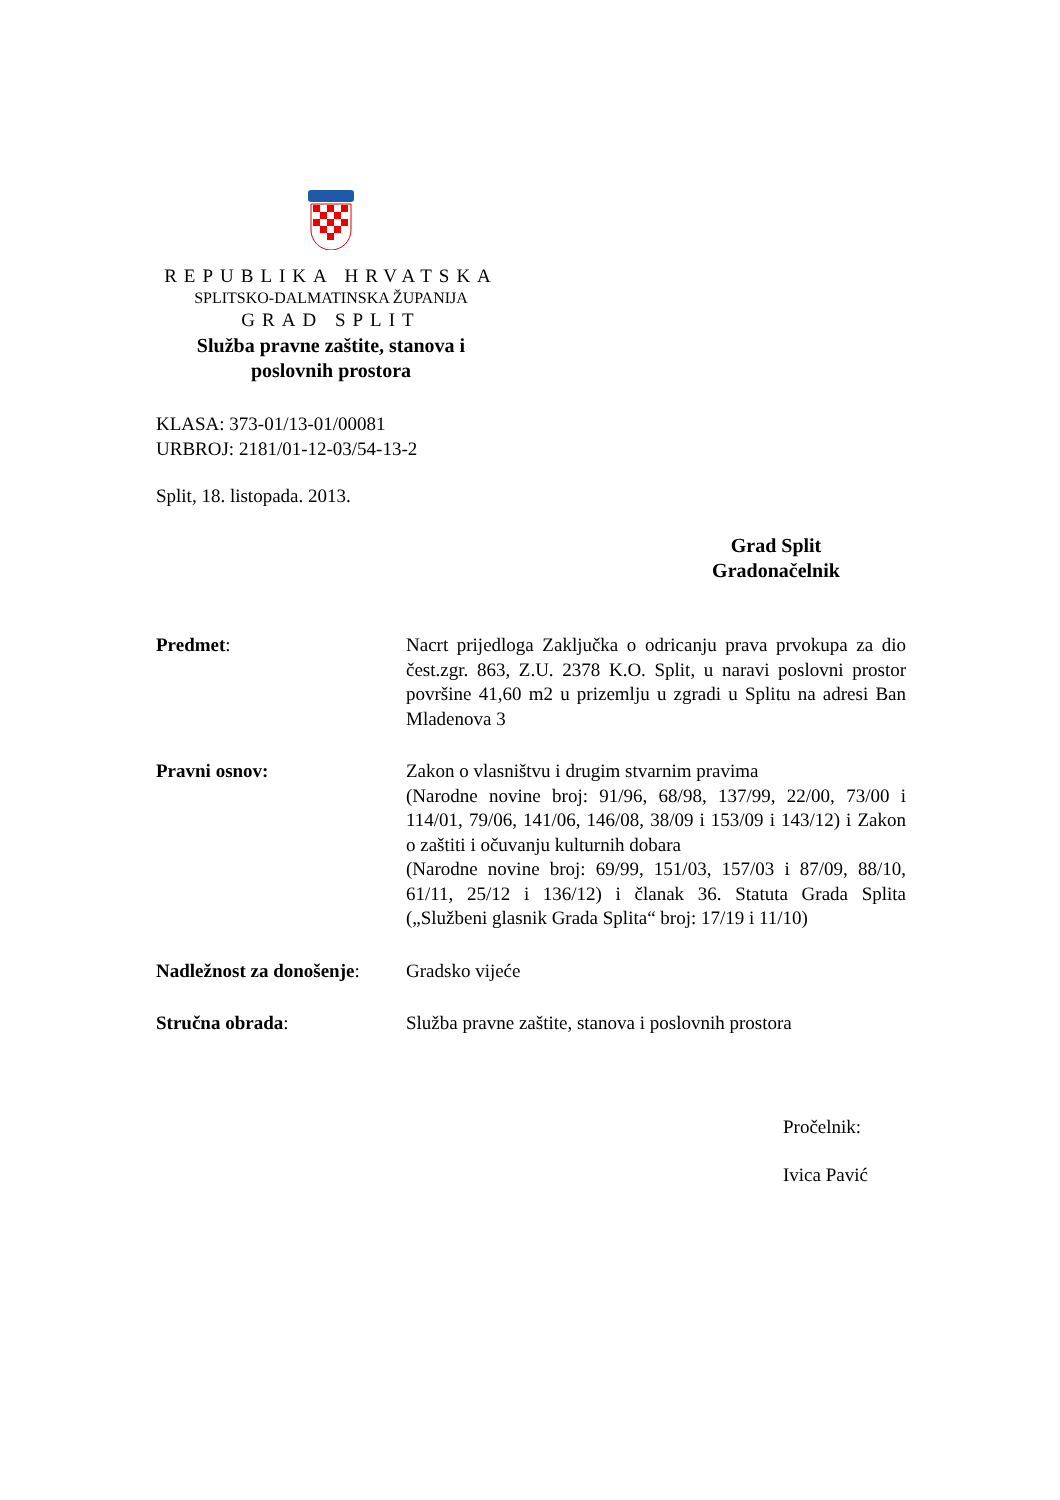REPUBLIKA HRVATSKA
SPLITSKO-DALMATINSKA ŽUPANIJA
GRAD SPLIT
Služba pravne zaštite, stanova i
poslovnih prostora
KLASA: 373-01/13-01/00081
URBROJ: 2181/01-12-03/54-13-2
Split, 18. listopada. 2013.
Grad Split
Gradonačelnik
Predmet: Nacrt prijedloga Zaključka o odricanju prava prvokupa za dio čest.zgr. 863, Z.U. 2378 K.O. Split, u naravi poslovni prostor površine 41,60 m2 u prizemlju u zgradi u Splitu na adresi Ban Mladenova 3
Pravni osnov: Zakon o vlasništvu i drugim stvarnim pravima
(Narodne novine broj: 91/96, 68/98, 137/99, 22/00, 73/00 i 114/01, 79/06, 141/06, 146/08, 38/09 i 153/09 i 143/12) i Zakon o zaštiti i očuvanju kulturnih dobara
(Narodne novine broj: 69/99, 151/03, 157/03 i 87/09, 88/10, 61/11, 25/12 i 136/12) i članak 36. Statuta Grada Splita („Službeni glasnik Grada Splita“ broj: 17/19 i 11/10)
Nadležnost za donošenje:
Gradsko vijeće
Stručna obrada: Služba pravne zaštite, stanova i poslovnih prostora
Pročelnik:
Ivica Pavić